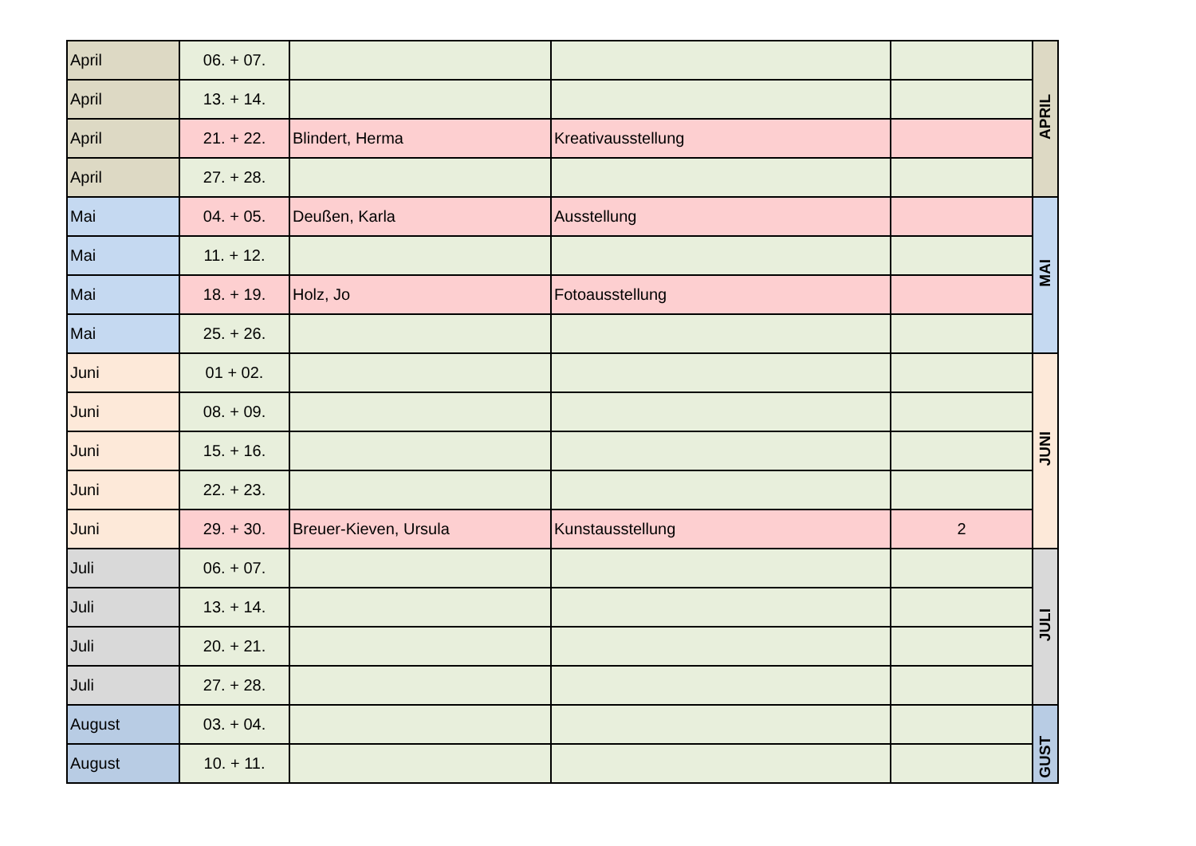| April | 06. + 07. | | | | APRIL |
| April | 13. + 14. | | | | |
| April | 21. + 22. | Blindert, Herma | Kreativausstellung | | |
| April | 27. + 28. | | | | |
| Mai | 04. + 05. | Deußen, Karla | Ausstellung | | MAI |
| Mai | 11. + 12. | | | | |
| Mai | 18. + 19. | Holz, Jo | Fotoausstellung | | |
| Mai | 25. + 26. | | | | |
| Juni | 01 + 02. | | | | JUNI |
| Juni | 08. + 09. | | | | |
| Juni | 15. + 16. | | | | |
| Juni | 22. + 23. | | | | |
| Juni | 29. + 30. | Breuer-Kieven, Ursula | Kunstausstellung | 2 | |
| Juli | 06. + 07. | | | | JULI |
| Juli | 13. + 14. | | | | |
| Juli | 20. + 21. | | | | |
| Juli | 27. + 28. | | | | |
| August | 03. + 04. | | | | GUST |
| August | 10. + 11. | | | | |